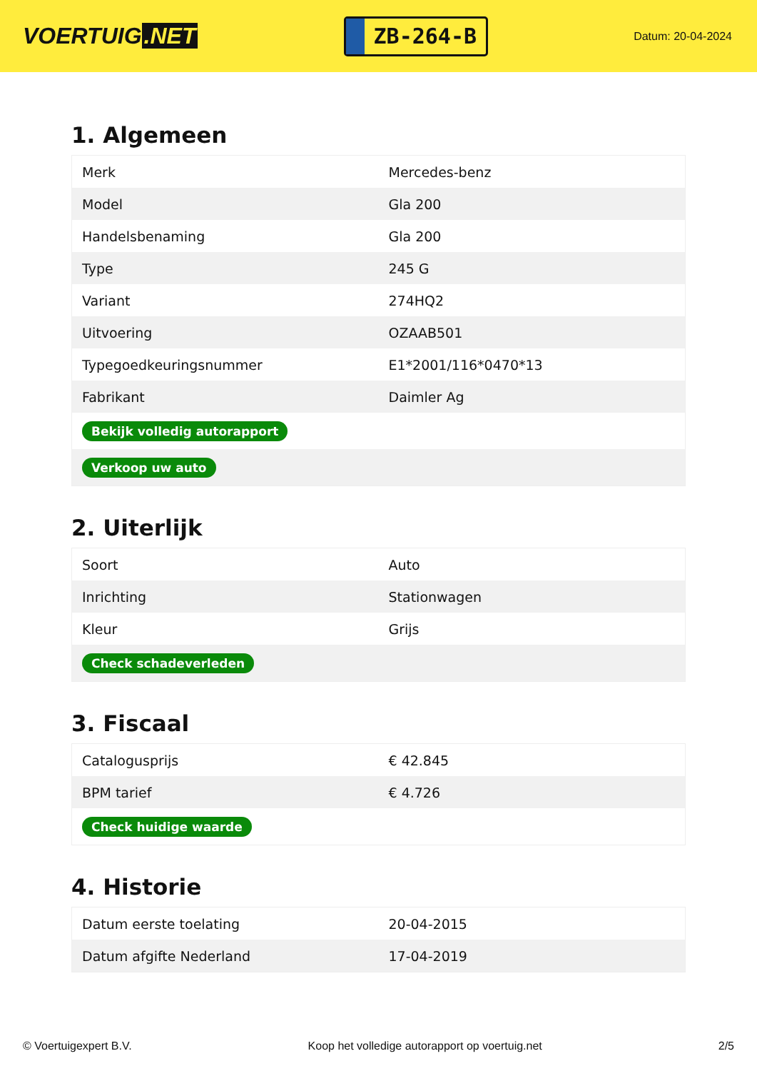VOERTUIG.NET
ZB-264-B
Datum: 20-04-2024
1. Algemeen
| Merk | Mercedes-benz |
| Model | Gla 200 |
| Handelsbenaming | Gla 200 |
| Type | 245 G |
| Variant | 274HQ2 |
| Uitvoering | OZAAB501 |
| Typegoedkeuringsnummer | E1*2001/116*0470*13 |
| Fabrikant | Daimler Ag |
| Bekijk volledig autorapport | |
| Verkoop uw auto | |
2. Uiterlijk
| Soort | Auto |
| Inrichting | Stationwagen |
| Kleur | Grijs |
| Check schadeverleden | |
3. Fiscaal
| Catalogusprijs | € 42.845 |
| BPM tarief | € 4.726 |
| Check huidige waarde | |
4. Historie
| Datum eerste toelating | 20-04-2015 |
| Datum afgifte Nederland | 17-04-2019 |
© Voertuigexpert B.V. Koop het volledige autorapport op voertuig.net 2/5